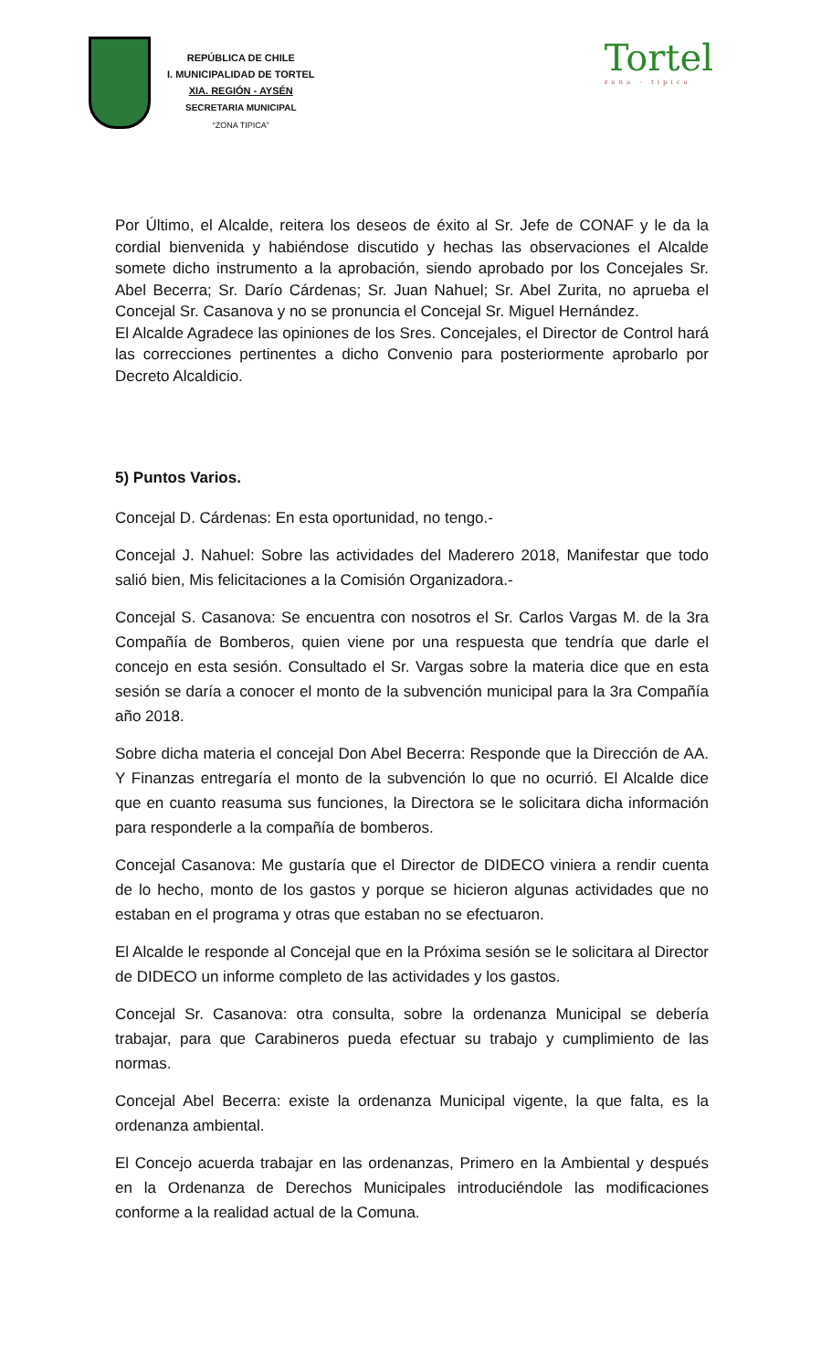REPÚBLICA DE CHILE
I. MUNICIPALIDAD DE TORTEL
XIA. REGIÓN - AYSÉN
SECRETARIA MUNICIPAL
“ZONA TIPICA”
Tortel
zona · tipica
Por Último, el Alcalde, reitera los deseos de éxito al Sr. Jefe de CONAF y le da la cordial bienvenida y habiéndose discutido y hechas las observaciones el Alcalde somete dicho instrumento a la aprobación, siendo aprobado por los Concejales Sr. Abel Becerra; Sr. Darío Cárdenas; Sr. Juan Nahuel; Sr. Abel Zurita, no aprueba el Concejal Sr. Casanova y no se pronuncia el Concejal Sr. Miguel Hernández.
El Alcalde Agradece las opiniones de los Sres. Concejales, el Director de Control hará las correcciones pertinentes a dicho Convenio para posteriormente aprobarlo por Decreto Alcaldicio.
5) Puntos Varios.
Concejal D. Cárdenas: En esta oportunidad, no tengo.-
Concejal J. Nahuel: Sobre las actividades del Maderero 2018, Manifestar que todo salió bien, Mis felicitaciones a la Comisión Organizadora.-
Concejal S. Casanova: Se encuentra con nosotros el Sr. Carlos Vargas M. de la 3ra Compañía de Bomberos, quien viene por una respuesta que tendría que darle el concejo en esta sesión. Consultado el Sr. Vargas sobre la materia dice que en esta sesión se daría a conocer el monto de la subvención municipal para la 3ra Compañía año 2018.
Sobre dicha materia el concejal Don Abel Becerra: Responde que la Dirección de AA. Y Finanzas entregaría el monto de la subvención lo que no ocurrió. El Alcalde dice que en cuanto reasuma sus funciones, la Directora se le solicitara dicha información para responderle a la compañía de bomberos.
Concejal Casanova: Me gustaría que el Director de DIDECO viniera a rendir cuenta de lo hecho, monto de los gastos y porque se hicieron algunas actividades que no estaban en el programa y otras que estaban no se efectuaron.
El Alcalde le responde al Concejal que en la Próxima sesión se le solicitara al Director de DIDECO un informe completo de las actividades y los gastos.
Concejal Sr. Casanova: otra consulta, sobre la ordenanza Municipal se debería trabajar, para que Carabineros pueda efectuar su trabajo y cumplimiento de las normas.
Concejal Abel Becerra: existe la ordenanza Municipal vigente, la que falta, es la ordenanza ambiental.
El Concejo acuerda trabajar en las ordenanzas, Primero en la Ambiental y después en la Ordenanza de Derechos Municipales introduciéndole las modificaciones conforme a la realidad actual de la Comuna.